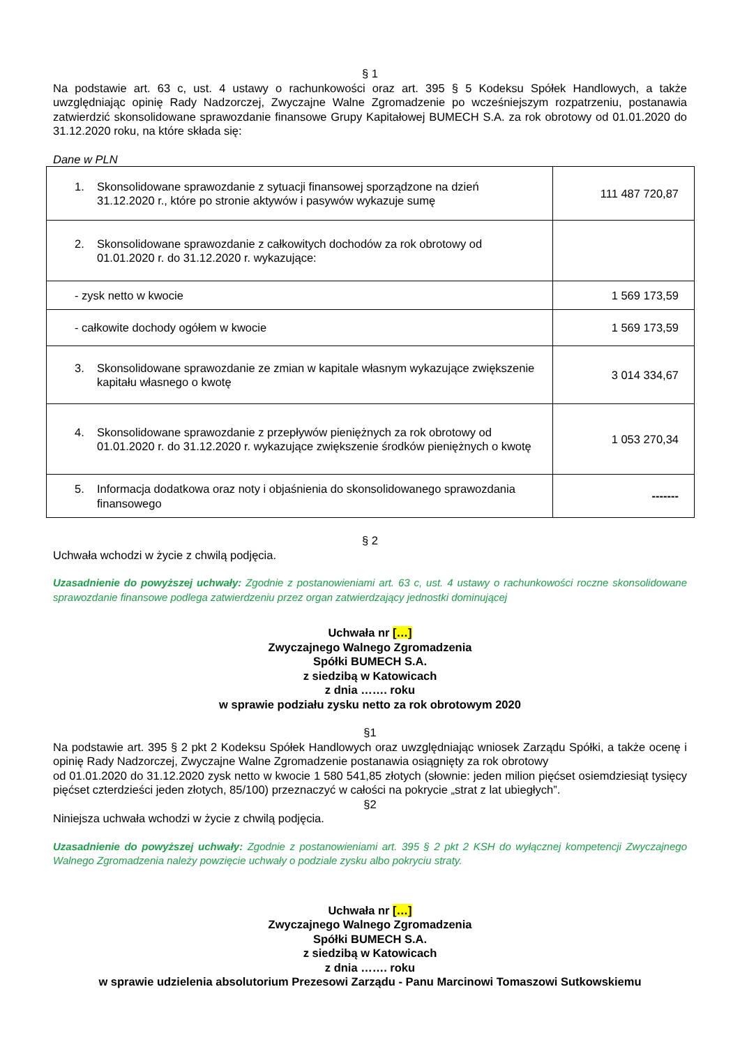§ 1
Na podstawie art. 63 c, ust. 4 ustawy o rachunkowości oraz art. 395 § 5 Kodeksu Spółek Handlowych, a także uwzględniając opinię Rady Nadzorczej, Zwyczajne Walne Zgromadzenie po wcześniejszym rozpatrzeniu, postanawia zatwierdzić skonsolidowane sprawozdanie finansowe Grupy Kapitałowej BUMECH S.A. za rok obrotowy od 01.01.2020 do 31.12.2020 roku, na które składa się:
Dane w PLN
| 1. Skonsolidowane sprawozdanie z sytuacji finansowej sporządzone na dzień 31.12.2020 r., które po stronie aktywów i pasywów wykazuje sumę | 111 487 720,87 |
| 2. Skonsolidowane sprawozdanie z całkowitych dochodów za rok obrotowy od 01.01.2020 r. do 31.12.2020 r. wykazujące: | |
| - zysk netto w kwocie | 1 569 173,59 |
| - całkowite dochody ogółem w kwocie | 1 569 173,59 |
| 3. Skonsolidowane sprawozdanie ze zmian w kapitale własnym wykazujące zwiększenie kapitału własnego o kwotę | 3 014 334,67 |
| 4. Skonsolidowane sprawozdanie z przepływów pieniężnych za rok obrotowy od 01.01.2020 r. do 31.12.2020 r. wykazujące zwiększenie środków pieniężnych o kwotę | 1 053 270,34 |
| 5. Informacja dodatkowa oraz noty i objaśnienia do skonsolidowanego sprawozdania finansowego | ------- |
§ 2
Uchwała wchodzi w życie z chwilą podjęcia.
Uzasadnienie do powyższej uchwały: Zgodnie z postanowieniami art. 63 c, ust. 4 ustawy o rachunkowości roczne skonsolidowane sprawozdanie finansowe podlega zatwierdzeniu przez organ zatwierdzający jednostki dominującej
Uchwała nr […]
Zwyczajnego Walnego Zgromadzenia
Spółki BUMECH S.A.
z siedzibą w Katowicach
z dnia ……. roku
w sprawie podziału zysku netto za rok obrotowym 2020
§1
Na podstawie art. 395 § 2 pkt 2 Kodeksu Spółek Handlowych oraz uwzględniając wniosek Zarządu Spółki, a także ocenę i opinię Rady Nadzorczej, Zwyczajne Walne Zgromadzenie postanawia osiągnięty za rok obrotowy
od 01.01.2020 do 31.12.2020 zysk netto w kwocie 1 580 541,85 złotych (słownie: jeden milion pięćset osiemdziesiąt tysięcy pięćset czterdzieści jeden złotych, 85/100) przeznaczyć w całości na pokrycie „strat z lat ubiegłych”.
§2
Niniejsza uchwała wchodzi w życie z chwilą podjęcia.
Uzasadnienie do powyższej uchwały: Zgodnie z postanowieniami art. 395 § 2 pkt 2 KSH do wyłącznej kompetencji Zwyczajnego Walnego Zgromadzenia należy powzięcie uchwały o podziale zysku albo pokryciu straty.
Uchwała nr […]
Zwyczajnego Walnego Zgromadzenia
Spółki BUMECH S.A.
z siedzibą w Katowicach
z dnia ……. roku
w sprawie udzielenia absolutorium Prezesowi Zarządu - Panu Marcinowi Tomaszowi Sutkowskiemu